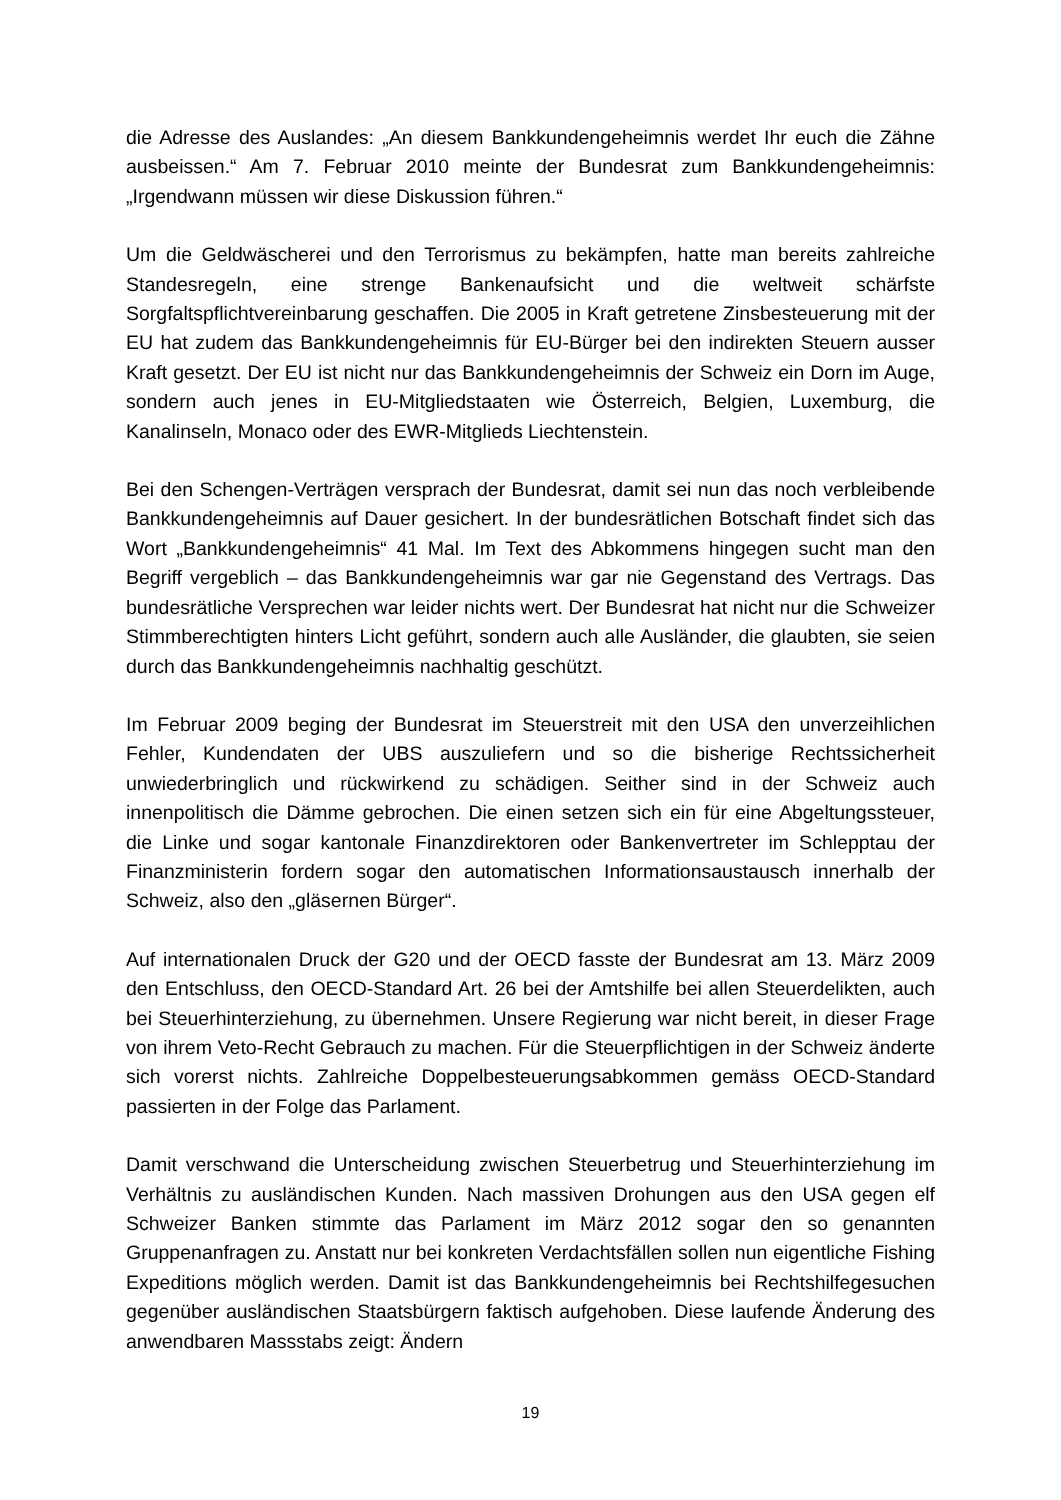die Adresse des Auslandes: „An diesem Bankkundengeheimnis werdet Ihr euch die Zähne ausbeissen.“ Am 7. Februar 2010 meinte der Bundesrat zum Bankkundengeheimnis: „Irgendwann müssen wir diese Diskussion führen.“
Um die Geldwäscherei und den Terrorismus zu bekämpfen, hatte man bereits zahlreiche Standesregeln, eine strenge Bankenaufsicht und die weltweit schärfste Sorgfaltspflichtvereinbarung geschaffen. Die 2005 in Kraft getretene Zinsbesteuerung mit der EU hat zudem das Bankkundengeheimnis für EU-Bürger bei den indirekten Steuern ausser Kraft gesetzt. Der EU ist nicht nur das Bankkundengeheimnis der Schweiz ein Dorn im Auge, sondern auch jenes in EU-Mitgliedstaaten wie Österreich, Belgien, Luxemburg, die Kanalinseln, Monaco oder des EWR-Mitglieds Liechtenstein.
Bei den Schengen-Verträgen versprach der Bundesrat, damit sei nun das noch verbleibende Bankkundengeheimnis auf Dauer gesichert. In der bundesrätlichen Botschaft findet sich das Wort „Bankkundengeheimnis“ 41 Mal. Im Text des Abkommens hingegen sucht man den Begriff vergeblich – das Bankkundengeheimnis war gar nie Gegenstand des Vertrags. Das bundesrätliche Versprechen war leider nichts wert. Der Bundesrat hat nicht nur die Schweizer Stimmberechtigten hinters Licht geführt, sondern auch alle Ausländer, die glaubten, sie seien durch das Bankkundengeheimnis nachhaltig geschützt.
Im Februar 2009 beging der Bundesrat im Steuerstreit mit den USA den unverzeihlichen Fehler, Kundendaten der UBS auszuliefern und so die bisherige Rechtssicherheit unwiederbringlich und rückwirkend zu schädigen. Seither sind in der Schweiz auch innenpolitisch die Dämme gebrochen. Die einen setzen sich ein für eine Abgeltungssteuer, die Linke und sogar kantonale Finanzdirektoren oder Bankenvertreter im Schlepptau der Finanzministerin fordern sogar den automatischen Informationsaustausch innerhalb der Schweiz, also den „gläsernen Bürger“.
Auf internationalen Druck der G20 und der OECD fasste der Bundesrat am 13. März 2009 den Entschluss, den OECD-Standard Art. 26 bei der Amtshilfe bei allen Steuerdelikten, auch bei Steuerhinterziehung, zu übernehmen. Unsere Regierung war nicht bereit, in dieser Frage von ihrem Veto-Recht Gebrauch zu machen. Für die Steuerpflichtigen in der Schweiz änderte sich vorerst nichts. Zahlreiche Doppelbesteuerungsabkommen gemäss OECD-Standard passierten in der Folge das Parlament.
Damit verschwand die Unterscheidung zwischen Steuerbetrug und Steuerhinterziehung im Verhältnis zu ausländischen Kunden. Nach massiven Drohungen aus den USA gegen elf Schweizer Banken stimmte das Parlament im März 2012 sogar den so genannten Gruppenanfragen zu. Anstatt nur bei konkreten Verdachtsfällen sollen nun eigentliche Fishing Expeditions möglich werden. Damit ist das Bankkundengeheimnis bei Rechtshilfegesuchen gegenüber ausländischen Staatsbürgern faktisch aufgehoben. Diese laufende Änderung des anwendbaren Massstabs zeigt: Ändern
19